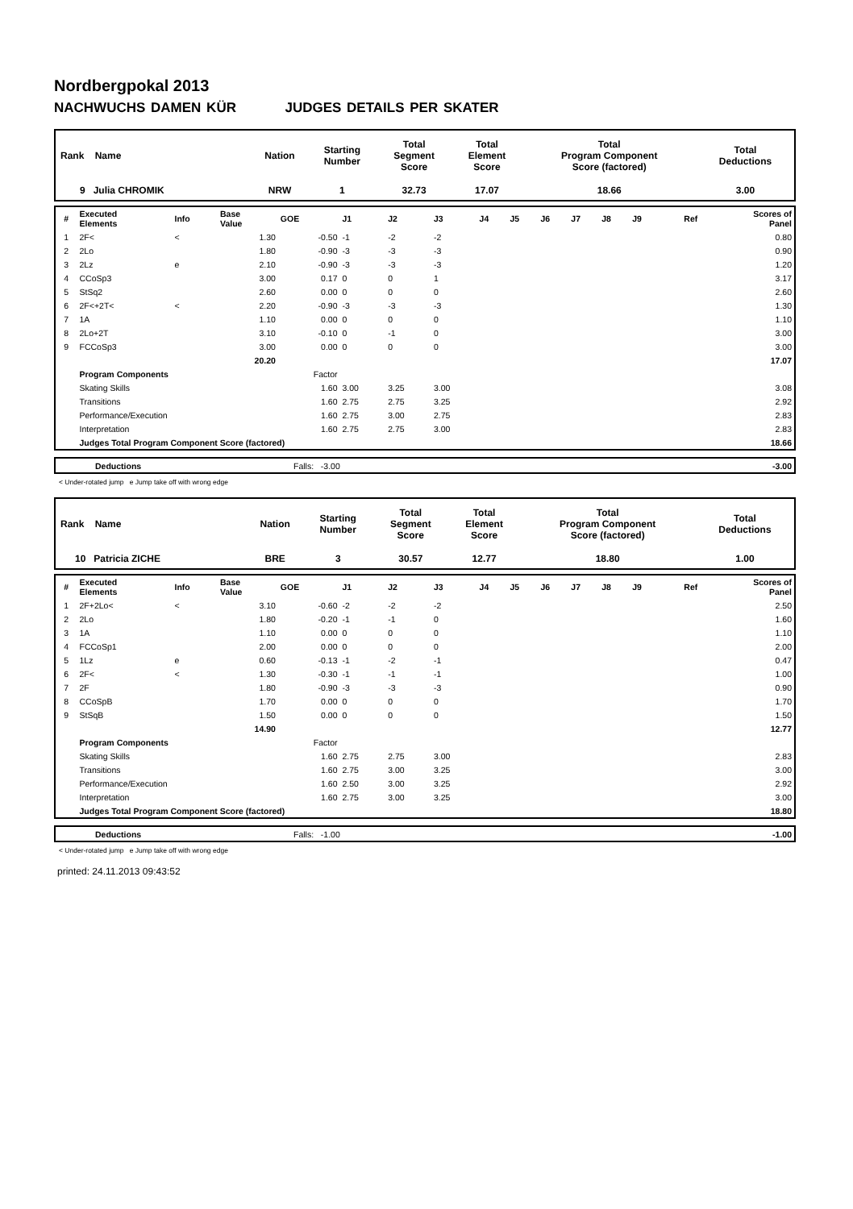Nordbergpokal 2013
NACHWUCHS DAMEN KÜR JUDGES DETAILS PER SKATER
| Rank Name | Nation | Starting Number | Total Segment Score | Total Element Score | Total Program Component Score (factored) | Total Deductions |
| 9 Julia CHROMIK | NRW | 1 | 32.73 | 17.07 | 18.66 | 3.00 |
| # | Executed Elements | Info | Base Value | GOE | J1 | J2 | J3 | J4 | J5 | J6 | J7 | J8 | J9 | Ref | Scores of Panel |
| 1 | 2F< | < | 1.30 | -0.50 | -1 | -2 | -2 | | | | | | | | 0.80 |
| 2 | 2Lo | | 1.80 | -0.90 | -3 | -3 | -3 | | | | | | | | 0.90 |
| 3 | 2Lz | e | 2.10 | -0.90 | -3 | -3 | -3 | | | | | | | | 1.20 |
| 4 | CCoSp3 | | 3.00 | 0.17 | 0 | 0 | 1 | | | | | | | | 3.17 |
| 5 | StSq2 | | 2.60 | 0.00 | 0 | 0 | 0 | | | | | | | | 2.60 |
| 6 | 2F<+2T< | < | 2.20 | -0.90 | -3 | -3 | -3 | | | | | | | | 1.30 |
| 7 | 1A | | 1.10 | 0.00 | 0 | 0 | 0 | | | | | | | | 1.10 |
| 8 | 2Lo+2T | | 3.10 | -0.10 | 0 | -1 | 0 | | | | | | | | 3.00 |
| 9 | FCCoSp3 | | 3.00 | 0.00 | 0 | 0 | 0 | | | | | | | | 3.00 |
| | | | 20.20 | | | | | | | | | | | | 17.07 |
| | Program Components | | | Factor | | | | | | | | | | | |
| | Skating Skills | | | 1.60 | 3.00 | 3.25 | 3.00 | | | | | | | | 3.08 |
| | Transitions | | | 1.60 | 2.75 | 2.75 | 3.25 | | | | | | | | 2.92 |
| | Performance/Execution | | | 1.60 | 2.75 | 3.00 | 2.75 | | | | | | | | 2.83 |
| | Interpretation | | | 1.60 | 2.75 | 2.75 | 3.00 | | | | | | | | 2.83 |
| | Judges Total Program Component Score (factored) | | | | | | | | | | | | | | 18.66 |
| | Deductions | Falls: -3.00 | -3.00 |
< Under-rotated jump e Jump take off with wrong edge
| Rank Name | Nation | Starting Number | Total Segment Score | Total Element Score | Total Program Component Score (factored) | Total Deductions |
| 10 Patricia ZICHE | BRE | 3 | 30.57 | 12.77 | 18.80 | 1.00 |
| # | Executed Elements | Info | Base Value | GOE | J1 | J2 | J3 | J4 | J5 | J6 | J7 | J8 | J9 | Ref | Scores of Panel |
| 1 | 2F+2Lo< | < | 3.10 | -0.60 | -2 | -2 | -2 | | | | | | | | 2.50 |
| 2 | 2Lo | | 1.80 | -0.20 | -1 | -1 | 0 | | | | | | | | 1.60 |
| 3 | 1A | | 1.10 | 0.00 | 0 | 0 | 0 | | | | | | | | 1.10 |
| 4 | FCCoSp1 | | 2.00 | 0.00 | 0 | 0 | 0 | | | | | | | | 2.00 |
| 5 | 1Lz | e | 0.60 | -0.13 | -1 | -2 | -1 | | | | | | | | 0.47 |
| 6 | 2F< | < | 1.30 | -0.30 | -1 | -1 | -1 | | | | | | | | 1.00 |
| 7 | 2F | | 1.80 | -0.90 | -3 | -3 | -3 | | | | | | | | 0.90 |
| 8 | CCoSpB | | 1.70 | 0.00 | 0 | 0 | 0 | | | | | | | | 1.70 |
| 9 | StSqB | | 1.50 | 0.00 | 0 | 0 | 0 | | | | | | | | 1.50 |
| | | | 14.90 | | | | | | | | | | | | 12.77 |
| | Program Components | | | Factor | | | | | | | | | | | |
| | Skating Skills | | | 1.60 | 2.75 | 2.75 | 3.00 | | | | | | | | 2.83 |
| | Transitions | | | 1.60 | 2.75 | 3.00 | 3.25 | | | | | | | | 3.00 |
| | Performance/Execution | | | 1.60 | 2.50 | 3.00 | 3.25 | | | | | | | | 2.92 |
| | Interpretation | | | 1.60 | 2.75 | 3.00 | 3.25 | | | | | | | | 3.00 |
| | Judges Total Program Component Score (factored) | | | | | | | | | | | | | | 18.80 |
| | Deductions | Falls: -1.00 | -1.00 |
< Under-rotated jump e Jump take off with wrong edge
printed: 24.11.2013 09:43:52